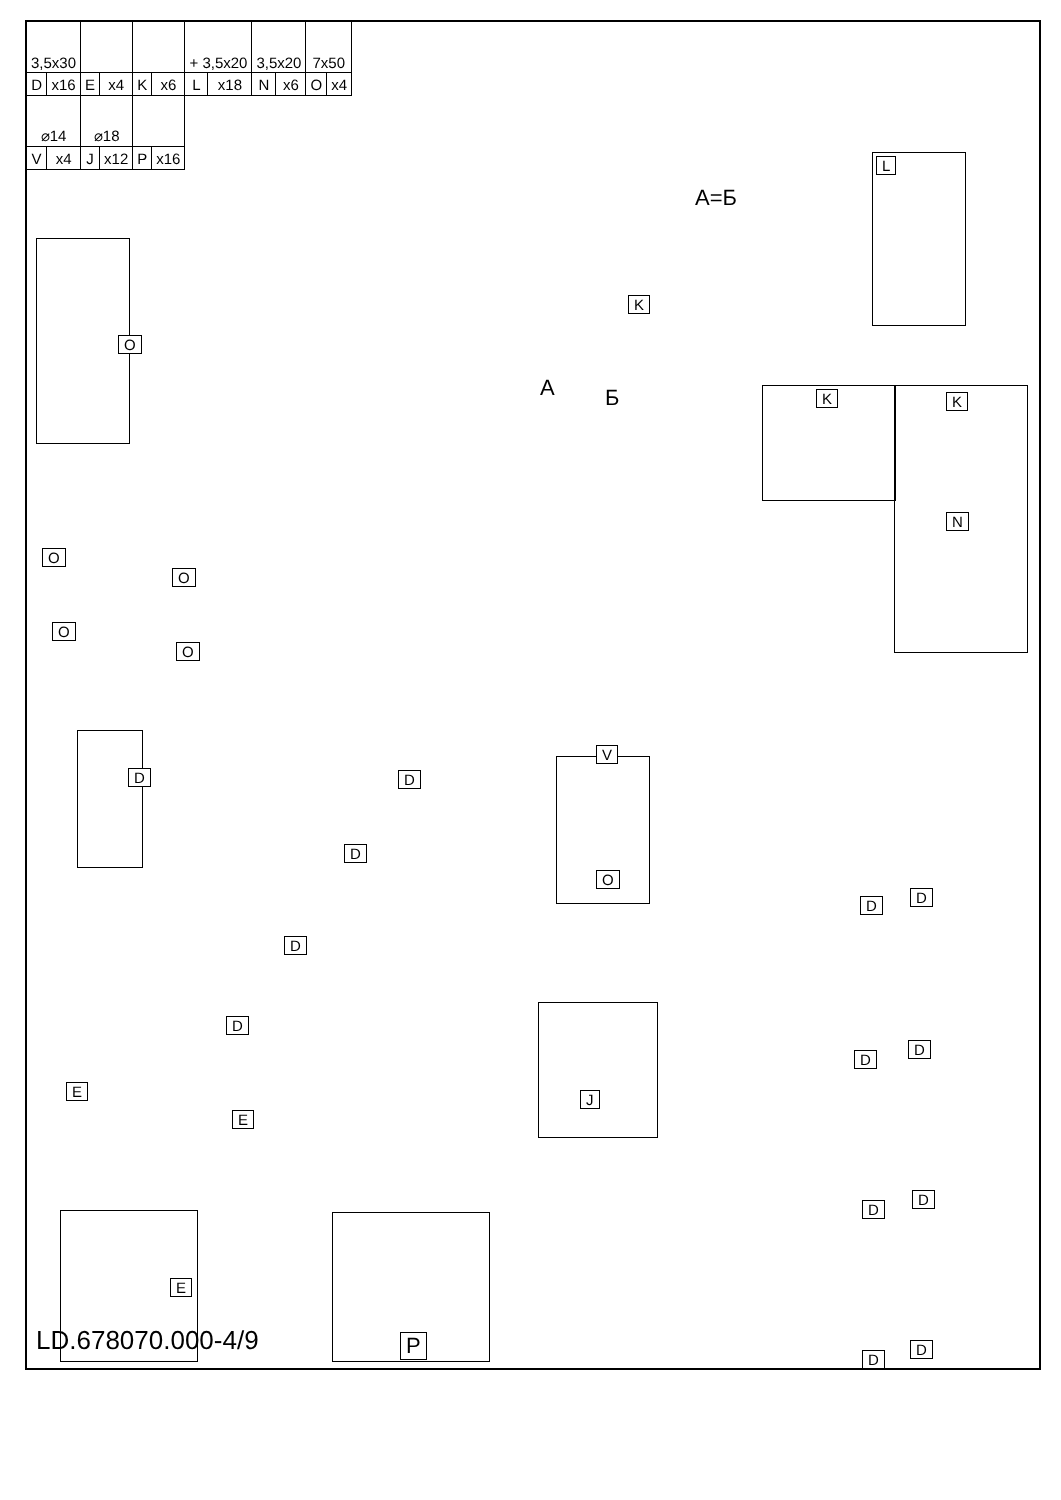| 3,5x30 | | | | | | + 3,5x20 | | 3,5x20 | | 7x50 | |
| D | x16 | E | x4 | K | x6 | L | x18 | N | x6 | O | x4 |
| ⌀14 | | ⌀18 | | | | | | | | | |
| V | x4 | J | x12 | P | x16 | | | | | | |
А=Б
А Б
O
L
K
K K
N
O
O
O
O
D
V
O
D
D
D
D
E
E
J
E
P
D D
D
D
D
D
D
D
LD.678070.000-4/9